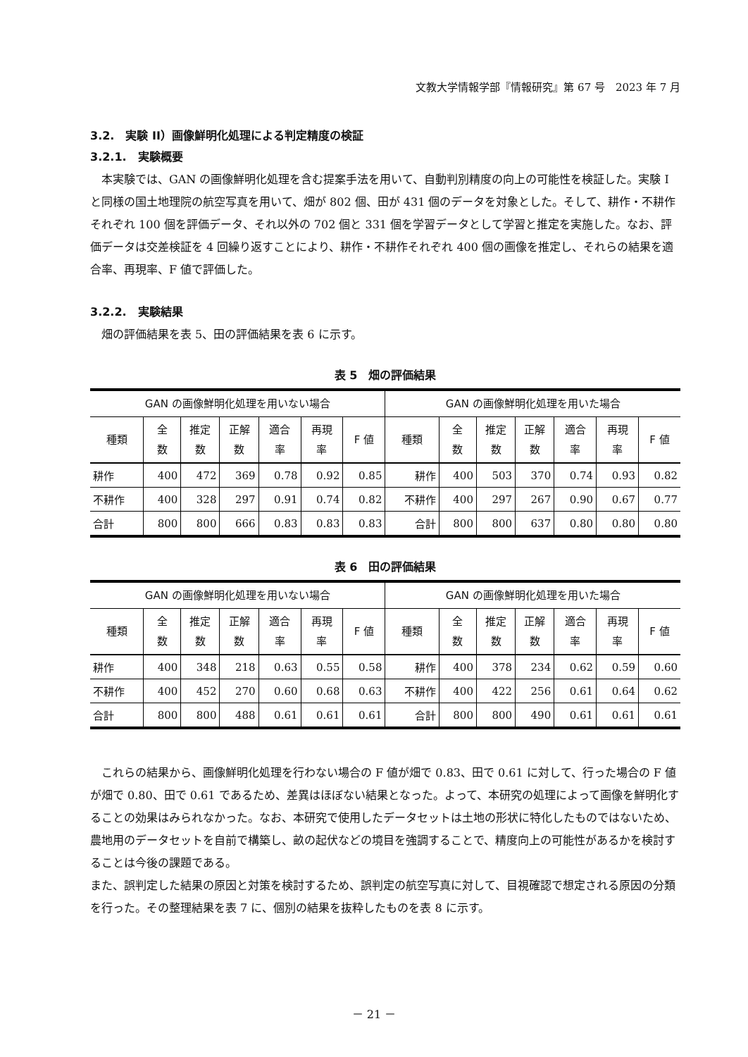文教大学情報学部『情報研究』第 67 号　2023 年 7 月
3.2.　実験 II）画像鮮明化処理による判定精度の検証
3.2.1.　実験概要
本実験では、GAN の画像鮮明化処理を含む提案手法を用いて、自動判別精度の向上の可能性を検証した。実験 I と同様の国土地理院の航空写真を用いて、畑が 802 個、田が 431 個のデータを対象とした。そして、耕作・不耕作それぞれ 100 個を評価データ、それ以外の 702 個と 331 個を学習データとして学習と推定を実施した。なお、評価データは交差検証を 4 回繰り返すことにより、耕作・不耕作それぞれ 400 個の画像を推定し、それらの結果を適合率、再現率、F 値で評価した。
3.2.2.　実験結果
畑の評価結果を表 5、田の評価結果を表 6 に示す。
表 5　畑の評価結果
| GAN の画像鮮明化処理を用いない場合 | | | | | | | GAN の画像鮮明化処理を用いた場合 | | | | | | |
| --- | --- | --- | --- | --- | --- | --- | --- | --- | --- | --- | --- | --- | --- |
| 種類 | 全 数 | 推定 数 | 正解 数 | 適合 率 | 再現 率 | F 値 | 種類 | 全 数 | 推定 数 | 正解 数 | 適合 率 | 再現 率 | F 値 |
| 耕作 | 400 | 472 | 369 | 0.78 | 0.92 | 0.85 | 耕作 | 400 | 503 | 370 | 0.74 | 0.93 | 0.82 |
| 不耕作 | 400 | 328 | 297 | 0.91 | 0.74 | 0.82 | 不耕作 | 400 | 297 | 267 | 0.90 | 0.67 | 0.77 |
| 合計 | 800 | 800 | 666 | 0.83 | 0.83 | 0.83 | 合計 | 800 | 800 | 637 | 0.80 | 0.80 | 0.80 |
表 6　田の評価結果
| GAN の画像鮮明化処理を用いない場合 | | | | | | | GAN の画像鮮明化処理を用いた場合 | | | | | | |
| --- | --- | --- | --- | --- | --- | --- | --- | --- | --- | --- | --- | --- | --- |
| 種類 | 全 数 | 推定 数 | 正解 数 | 適合 率 | 再現 率 | F 値 | 種類 | 全 数 | 推定 数 | 正解 数 | 適合 率 | 再現 率 | F 値 |
| 耕作 | 400 | 348 | 218 | 0.63 | 0.55 | 0.58 | 耕作 | 400 | 378 | 234 | 0.62 | 0.59 | 0.60 |
| 不耕作 | 400 | 452 | 270 | 0.60 | 0.68 | 0.63 | 不耕作 | 400 | 422 | 256 | 0.61 | 0.64 | 0.62 |
| 合計 | 800 | 800 | 488 | 0.61 | 0.61 | 0.61 | 合計 | 800 | 800 | 490 | 0.61 | 0.61 | 0.61 |
これらの結果から、画像鮮明化処理を行わない場合の F 値が畑で 0.83、田で 0.61 に対して、行った場合の F 値が畑で 0.80、田で 0.61 であるため、差異はほぼない結果となった。よって、本研究の処理によって画像を鮮明化することの効果はみられなかった。なお、本研究で使用したデータセットは土地の形状に特化したものではないため、農地用のデータセットを自前で構築し、畝の起伏などの境目を強調することで、精度向上の可能性があるかを検討することは今後の課題である。
また、誤判定した結果の原因と対策を検討するため、誤判定の航空写真に対して、目視確認で想定される原因の分類を行った。その整理結果を表 7 に、個別の結果を抜粋したものを表 8 に示す。
－ 21 －